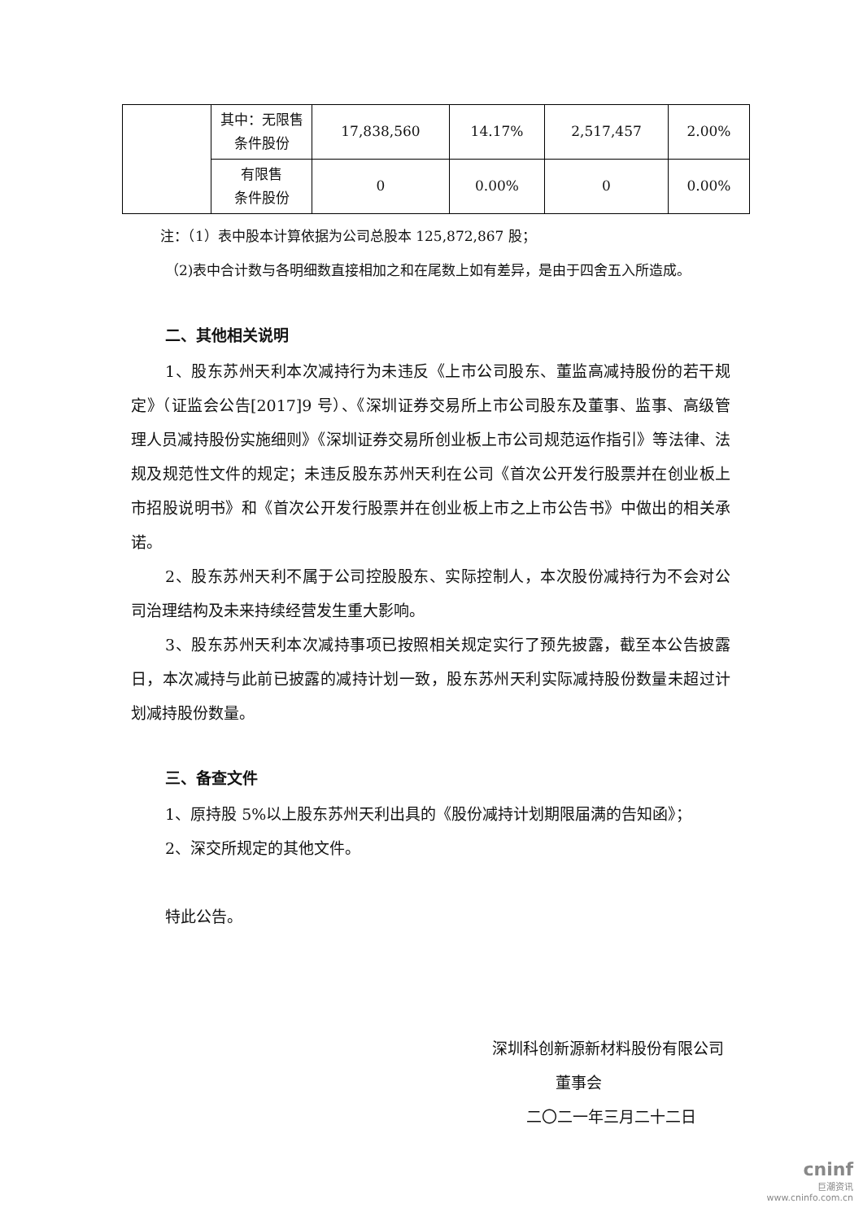| | 其中：无限售 条件股份 | 17,838,560 | 14.17% | 2,517,457 | 2.00% |
| | 有限售 条件股份 | 0 | 0.00% | 0 | 0.00% |
注：（1）表中股本计算依据为公司总股本 125,872,867 股；
（2)表中合计数与各明细数直接相加之和在尾数上如有差异，是由于四舍五入所造成。
二、其他相关说明
1、股东苏州天利本次减持行为未违反《上市公司股东、董监高减持股份的若干规定》（证监会公告[2017]9 号）、《深圳证券交易所上市公司股东及董事、监事、高级管理人员减持股份实施细则》《深圳证券交易所创业板上市公司规范运作指引》等法律、法规及规范性文件的规定；未违反股东苏州天利在公司《首次公开发行股票并在创业板上市招股说明书》和《首次公开发行股票并在创业板上市之上市公告书》中做出的相关承诺。
2、股东苏州天利不属于公司控股股东、实际控制人，本次股份减持行为不会对公司治理结构及未来持续经营发生重大影响。
3、股东苏州天利本次减持事项已按照相关规定实行了预先披露，截至本公告披露日，本次减持与此前已披露的减持计划一致，股东苏州天利实际减持股份数量未超过计划减持股份数量。
三、备查文件
1、原持股 5%以上股东苏州天利出具的《股份减持计划期限届满的告知函》；
2、深交所规定的其他文件。
特此公告。
深圳科创新源新材料股份有限公司
董事会
二〇二一年三月二十二日
cninf
巨潮资讯
www.cninfo.com.cn